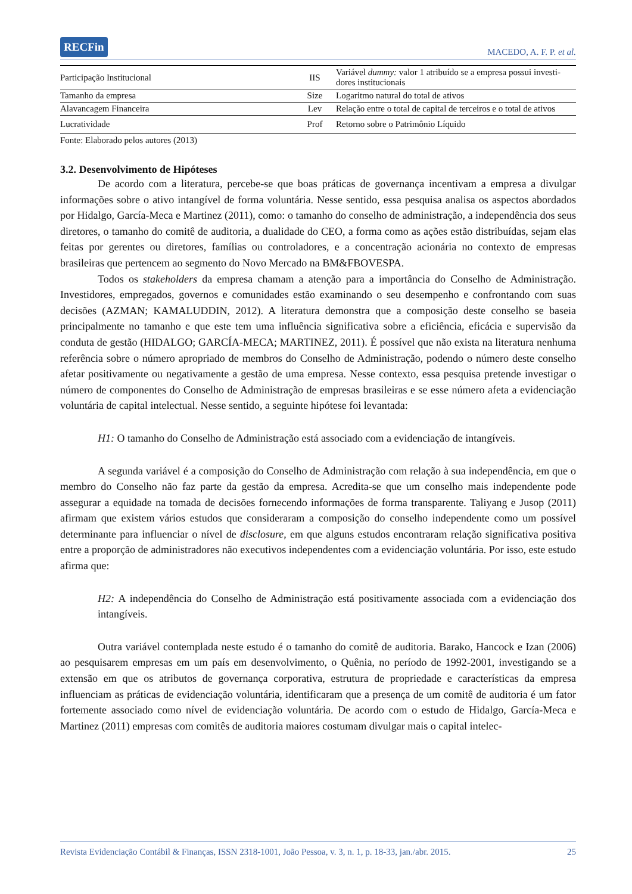RECFin MACEDO, A. F. P. et al.
| Participação Institucional | IIS | Variável dummy: valor 1 atribuído se a empresa possui investi-dores institucionais |
| Tamanho da empresa | Size | Logaritmo natural do total de ativos |
| Alavancagem Financeira | Lev | Relação entre o total de capital de terceiros e o total de ativos |
| Lucratividade | Prof | Retorno sobre o Patrimônio Líquido |
Fonte: Elaborado pelos autores (2013)
3.2. Desenvolvimento de Hipóteses
De acordo com a literatura, percebe-se que boas práticas de governança incentivam a empresa a divulgar informações sobre o ativo intangível de forma voluntária. Nesse sentido, essa pesquisa analisa os aspectos abordados por Hidalgo, García-Meca e Martinez (2011), como: o tamanho do conselho de administração, a independência dos seus diretores, o tamanho do comitê de auditoria, a dualidade do CEO, a forma como as ações estão distribuídas, sejam elas feitas por gerentes ou diretores, famílias ou controladores, e a concentração acionária no contexto de empresas brasileiras que pertencem ao segmento do Novo Mercado na BM&FBOVESPA.
Todos os stakeholders da empresa chamam a atenção para a importância do Conselho de Administração. Investidores, empregados, governos e comunidades estão examinando o seu desempenho e confrontando com suas decisões (AZMAN; KAMALUDDIN, 2012). A literatura demonstra que a composição deste conselho se baseia principalmente no tamanho e que este tem uma influência significativa sobre a eficiência, eficácia e supervisão da conduta de gestão (HIDALGO; GARCÍA-MECA; MARTINEZ, 2011). É possível que não exista na literatura nenhuma referência sobre o número apropriado de membros do Conselho de Administração, podendo o número deste conselho afetar positivamente ou negativamente a gestão de uma empresa. Nesse contexto, essa pesquisa pretende investigar o número de componentes do Conselho de Administração de empresas brasileiras e se esse número afeta a evidenciação voluntária de capital intelectual. Nesse sentido, a seguinte hipótese foi levantada:
H1: O tamanho do Conselho de Administração está associado com a evidenciação de intangíveis.
A segunda variável é a composição do Conselho de Administração com relação à sua independência, em que o membro do Conselho não faz parte da gestão da empresa. Acredita-se que um conselho mais independente pode assegurar a equidade na tomada de decisões fornecendo informações de forma transparente. Taliyang e Jusop (2011) afirmam que existem vários estudos que consideraram a composição do conselho independente como um possível determinante para influenciar o nível de disclosure, em que alguns estudos encontraram relação significativa positiva entre a proporção de administradores não executivos independentes com a evidenciação voluntária. Por isso, este estudo afirma que:
H2: A independência do Conselho de Administração está positivamente associada com a evidenciação dos intangíveis.
Outra variável contemplada neste estudo é o tamanho do comitê de auditoria. Barako, Hancock e Izan (2006) ao pesquisarem empresas em um país em desenvolvimento, o Quênia, no período de 1992-2001, investigando se a extensão em que os atributos de governança corporativa, estrutura de propriedade e características da empresa influenciam as práticas de evidenciação voluntária, identificaram que a presença de um comitê de auditoria é um fator fortemente associado como nível de evidenciação voluntária. De acordo com o estudo de Hidalgo, García-Meca e Martinez (2011) empresas com comitês de auditoria maiores costumam divulgar mais o capital intelec-
Revista Evidenciação Contábil & Finanças, ISSN 2318-1001, João Pessoa, v. 3, n. 1, p. 18-33, jan./abr. 2015. 25